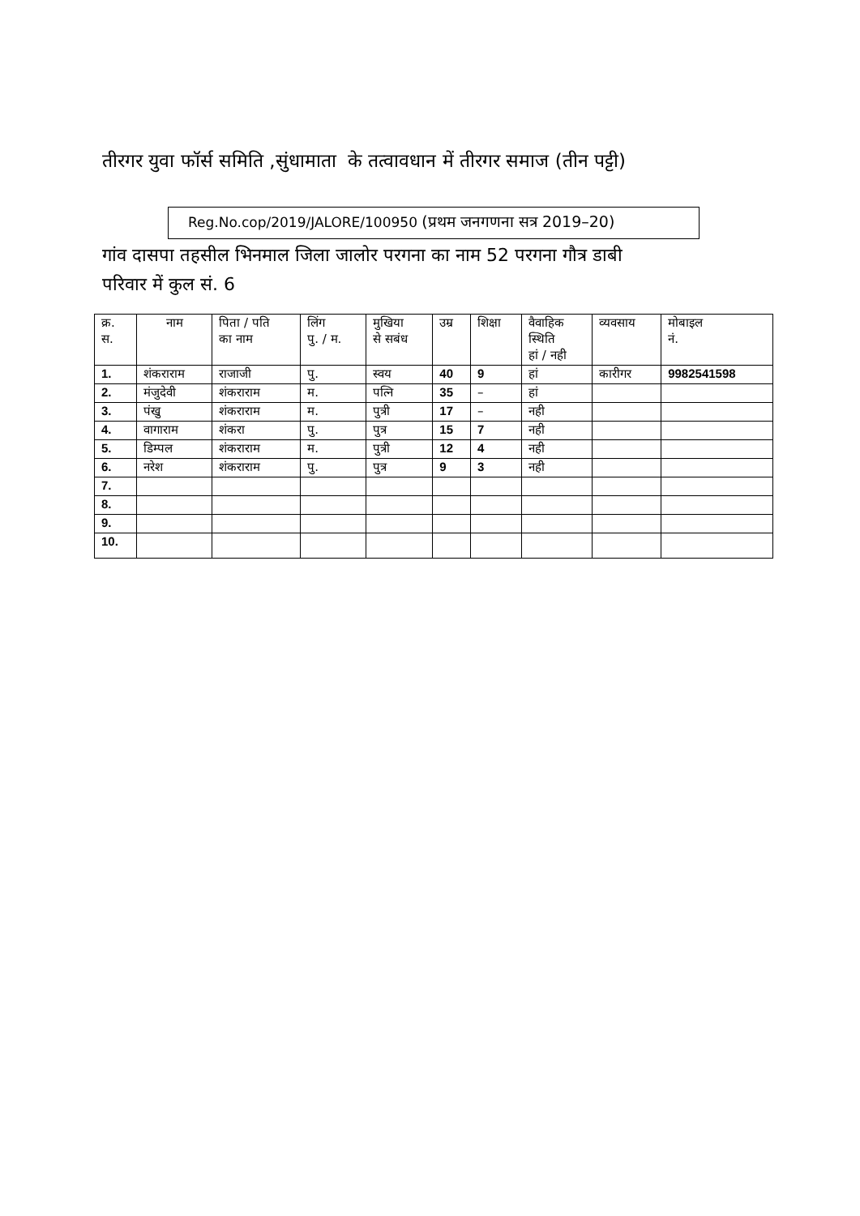तीरगर युवा फॉर्स समिति ,सुंधामाता के तत्वावधान में तीरगर समाज (तीन पट्टी)
Reg.No.cop/2019/JALORE/100950 (प्रथम जनगणना सत्र 2019–20)
गांव दासपा तहसील भिनमाल जिला जालोर परगना का नाम 52 परगना गौत्र डाबी
परिवार में कुल सं. 6
| क्र. स. | नाम | पिता / पति का नाम | लिंग पु. / म. | मुखिया से सबंध | उम्र | शिक्षा | वैवाहिक स्थिति हां / नही | व्यवसाय | मोबाइल नं. |
| --- | --- | --- | --- | --- | --- | --- | --- | --- | --- |
| 1. | शंकराराम | राजाजी | पु. | स्वय | 40 | 9 | हां | कारीगर | 9982541598 |
| 2. | मंजुदेवी | शंकराराम | म. | पत्नि | 35 | – | हां | | |
| 3. | पंखु | शंकराराम | म. | पुत्री | 17 | – | नही | | |
| 4. | वागाराम | शंकरा | पु. | पुत्र | 15 | 7 | नही | | |
| 5. | डिम्पल | शंकराराम | म. | पुत्री | 12 | 4 | नही | | |
| 6. | नरेश | शंकराराम | पु. | पुत्र | 9 | 3 | नही | | |
| 7. | | | | | | | | | |
| 8. | | | | | | | | | |
| 9. | | | | | | | | | |
| 10. | | | | | | | | | |